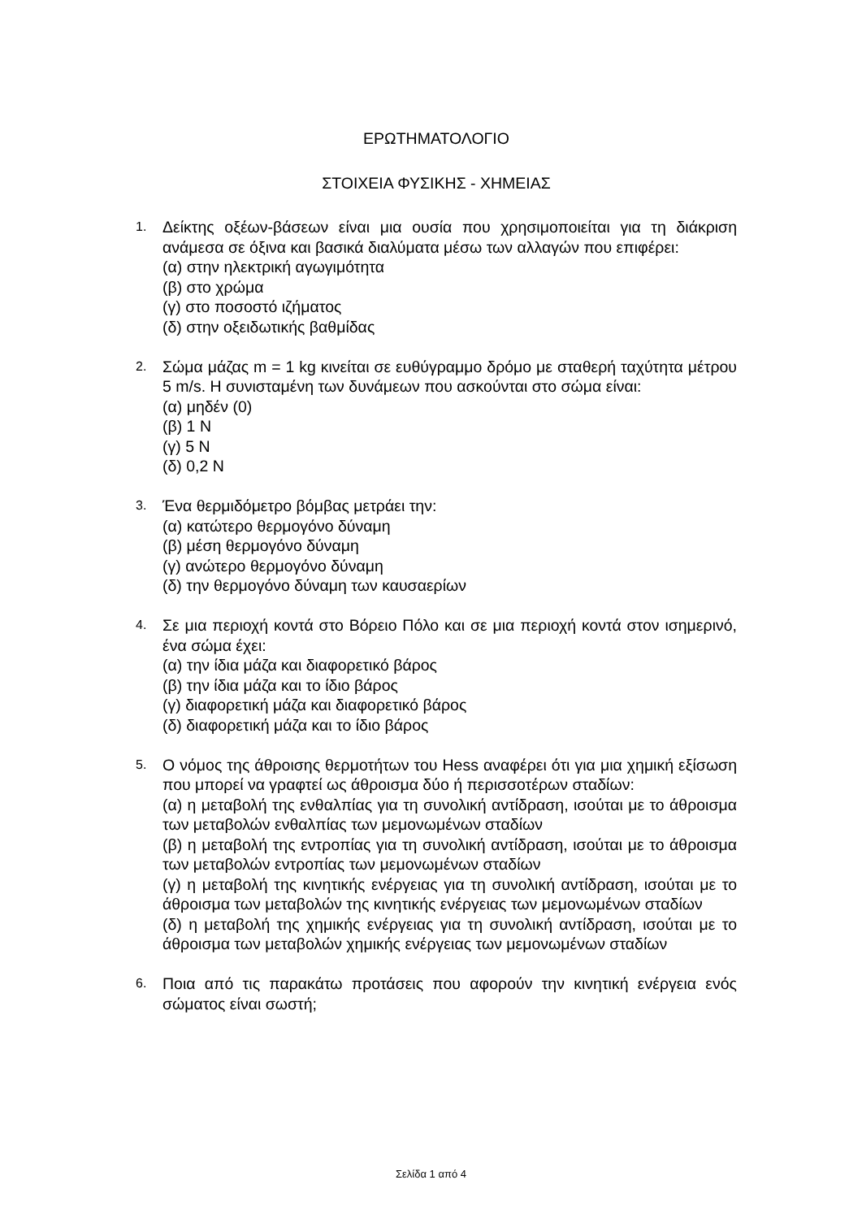ΕΡΩΤΗΜΑΤΟΛΟΓΙΟ
ΣΤΟΙΧΕΙΑ ΦΥΣΙΚΗΣ - ΧΗΜΕΙΑΣ
1.
Δείκτης οξέων-βάσεων είναι μια ουσία που χρησιμοποιείται για τη διάκριση ανάμεσα σε όξινα και βασικά διαλύματα μέσω των αλλαγών που επιφέρει:
(α) στην ηλεκτρική αγωγιμότητα
(β) στο χρώμα
(γ) στο ποσοστό ιζήματος
(δ) στην οξειδωτικής βαθμίδας
2.
Σώμα μάζας m = 1 kg κινείται σε ευθύγραμμο δρόμο με σταθερή ταχύτητα μέτρου 5 m/s. Η συνισταμένη των δυνάμεων που ασκούνται στο σώμα είναι:
(α) μηδέν (0)
(β) 1 N
(γ) 5 N
(δ) 0,2 N
3.
Ένα θερμιδόμετρο βόμβας μετράει την:
(α) κατώτερο θερμογόνο δύναμη
(β) μέση θερμογόνο δύναμη
(γ) ανώτερο θερμογόνο δύναμη
(δ) την θερμογόνο δύναμη των καυσαερίων
4.
Σε μια περιοχή κοντά στο Βόρειο Πόλο και σε μια περιοχή κοντά στον ισημερινό, ένα σώμα έχει:
(α) την ίδια μάζα και διαφορετικό βάρος
(β) την ίδια μάζα και το ίδιο βάρος
(γ) διαφορετική μάζα και διαφορετικό βάρος
(δ) διαφορετική μάζα και το ίδιο βάρος
5.
Ο νόμος της άθροισης θερμοτήτων του Hess αναφέρει ότι για μια χημική εξίσωση που μπορεί να γραφτεί ως άθροισμα δύο ή περισσοτέρων σταδίων:
(α) η μεταβολή της ενθαλπίας για τη συνολική αντίδραση, ισούται με το άθροισμα των μεταβολών ενθαλπίας των μεμονωμένων σταδίων
(β) η μεταβολή της εντροπίας για τη συνολική αντίδραση, ισούται με το άθροισμα των μεταβολών εντροπίας των μεμονωμένων σταδίων
(γ) η μεταβολή της κινητικής ενέργειας για τη συνολική αντίδραση, ισούται με το άθροισμα των μεταβολών της κινητικής ενέργειας των μεμονωμένων σταδίων
(δ) η μεταβολή της χημικής ενέργειας για τη συνολική αντίδραση, ισούται με το άθροισμα των μεταβολών χημικής ενέργειας των μεμονωμένων σταδίων
6.
Ποια από τις παρακάτω προτάσεις που αφορούν την κινητική ενέργεια ενός σώματος είναι σωστή;
Σελίδα 1 από 4